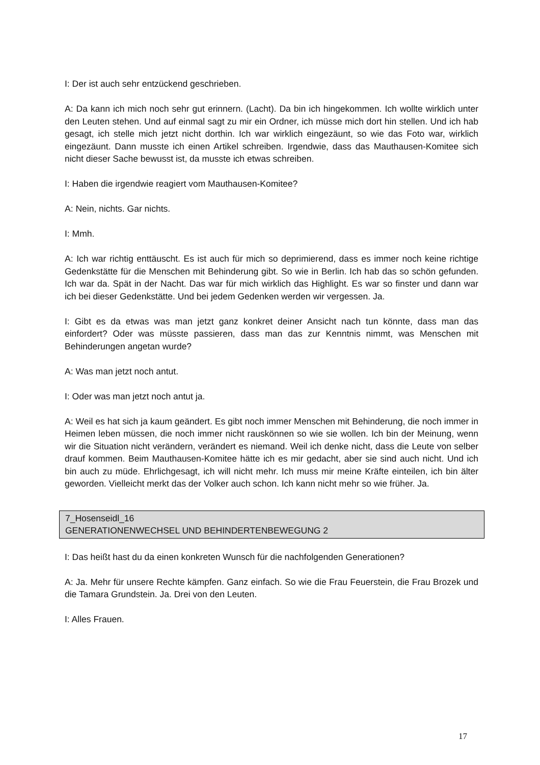I: Der ist auch sehr entzückend geschrieben.
A: Da kann ich mich noch sehr gut erinnern. (Lacht). Da bin ich hingekommen. Ich wollte wirklich unter den Leuten stehen. Und auf einmal sagt zu mir ein Ordner, ich müsse mich dort hin stellen. Und ich hab gesagt, ich stelle mich jetzt nicht dorthin. Ich war wirklich eingezäunt, so wie das Foto war, wirklich eingezäunt. Dann musste ich einen Artikel schreiben. Irgendwie, dass das Mauthausen-Komitee sich nicht dieser Sache bewusst ist, da musste ich etwas schreiben.
I: Haben die irgendwie reagiert vom Mauthausen-Komitee?
A: Nein, nichts. Gar nichts.
I: Mmh.
A: Ich war richtig enttäuscht. Es ist auch für mich so deprimierend, dass es immer noch keine richtige Gedenkstätte für die Menschen mit Behinderung gibt. So wie in Berlin. Ich hab das so schön gefunden. Ich war da. Spät in der Nacht. Das war für mich wirklich das Highlight. Es war so finster und dann war ich bei dieser Gedenkstätte. Und bei jedem Gedenken werden wir vergessen. Ja.
I: Gibt es da etwas was man jetzt ganz konkret deiner Ansicht nach tun könnte, dass man das einfordert? Oder was müsste passieren, dass man das zur Kenntnis nimmt, was Menschen mit Behinderungen angetan wurde?
A: Was man jetzt noch antut.
I: Oder was man jetzt noch antut ja.
A: Weil es hat sich ja kaum geändert. Es gibt noch immer Menschen mit Behinderung, die noch immer in Heimen leben müssen, die noch immer nicht rauskönnen so wie sie wollen. Ich bin der Meinung, wenn wir die Situation nicht verändern, verändert es niemand. Weil ich denke nicht, dass die Leute von selber drauf kommen. Beim Mauthausen-Komitee hätte ich es mir gedacht, aber sie sind auch nicht. Und ich bin auch zu müde. Ehrlichgesagt, ich will nicht mehr. Ich muss mir meine Kräfte einteilen, ich bin älter geworden. Vielleicht merkt das der Volker auch schon. Ich kann nicht mehr so wie früher. Ja.
7_Hosenseidl_16
GENERATIONENWECHSEL UND BEHINDERTENBEWEGUNG 2
I: Das heißt hast du da einen konkreten Wunsch für die nachfolgenden Generationen?
A: Ja. Mehr für unsere Rechte kämpfen. Ganz einfach. So wie die Frau Feuerstein, die Frau Brozek und die Tamara Grundstein. Ja. Drei von den Leuten.
I: Alles Frauen.
17